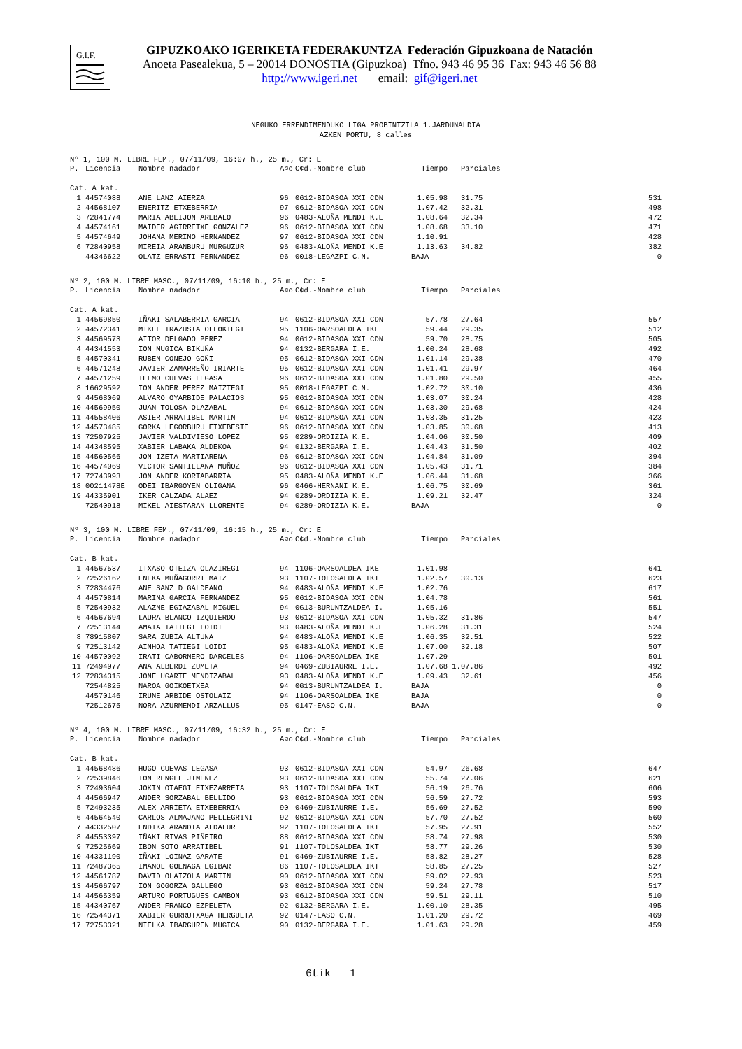G.I.F.
GIPUZKOAKO IGERIKETA FEDERAKUNTZA Federación Gipuzkoana de Natación
Anoeta Pasealekua, 5 – 20014 DONOSTIA (Gipuzkoa) Tfno. 943 46 95 36 Fax: 943 46 56 88
http://www.igeri.net email: gif@igeri.net
NEGUKO ERRENDIMENDUKO LIGA PROBINTZILA 1.JARDUNALDIA
AZKEN PORTU, 8 calles
Nº 1, 100 M. LIBRE FEM., 07/11/09, 16:07 h., 25 m., Cr: E
| P. | Licencia | Nombre nadador | A¤o | C¢d.-Nombre club | Tiempo | Parciales | |
| --- | --- | --- | --- | --- | --- | --- | --- |
| Cat. A kat. | | | | | | | |
| 1 | 44574088 | ANE LANZ AIERZA | 96 | 0612-BIDASOA XXI CDN | 1.05.98 | 31.75 | 531 |
| 2 | 44568107 | ENERITZ ETXEBERRIA | 97 | 0612-BIDASOA XXI CDN | 1.07.42 | 32.31 | 498 |
| 3 | 72841774 | MARIA ABEIJON AREBALO | 96 | 0483-ALOÑA MENDI K.E | 1.08.64 | 32.34 | 472 |
| 4 | 44574161 | MAIDER AGIRRETXE GONZALEZ | 96 | 0612-BIDASOA XXI CDN | 1.08.68 | 33.10 | 471 |
| 5 | 44574649 | JOHANA MERINO HERNANDEZ | 97 | 0612-BIDASOA XXI CDN | 1.10.91 | | 428 |
| 6 | 72840958 | MIREIA ARANBURU MURGUZUR | 96 | 0483-ALOÑA MENDI K.E | 1.13.63 | 34.82 | 382 |
| | 44346622 | OLATZ ERRASTI FERNANDEZ | 96 | 0018-LEGAZPI C.N. | BAJA | | 0 |
Nº 2, 100 M. LIBRE MASC., 07/11/09, 16:10 h., 25 m., Cr: E
| P. | Licencia | Nombre nadador | A¤o | C¢d.-Nombre club | Tiempo | Parciales | |
| --- | --- | --- | --- | --- | --- | --- | --- |
| Cat. A kat. | | | | | | | |
| 1 | 44569850 | IÑAKI SALABERRIA GARCIA | 94 | 0612-BIDASOA XXI CDN | 57.78 | 27.64 | 557 |
| 2 | 44572341 | MIKEL IRAZUSTA OLLOKIEGI | 95 | 1106-OARSOALDEA IKE | 59.44 | 29.35 | 512 |
| 3 | 44569573 | AITOR DELGADO PEREZ | 94 | 0612-BIDASOA XXI CDN | 59.70 | 28.75 | 505 |
| 4 | 44341553 | ION MUGICA BIKUÑA | 94 | 0132-BERGARA I.E. | 1.00.24 | 28.68 | 492 |
| 5 | 44570341 | RUBEN CONEJO GOÑI | 95 | 0612-BIDASOA XXI CDN | 1.01.14 | 29.38 | 470 |
| 6 | 44571248 | JAVIER ZAMARREÑO IRIARTE | 95 | 0612-BIDASOA XXI CDN | 1.01.41 | 29.97 | 464 |
| 7 | 44571259 | TELMO CUEVAS LEGASA | 96 | 0612-BIDASOA XXI CDN | 1.01.80 | 29.50 | 455 |
| 8 | 16629592 | ION ANDER PEREZ MAIZTEGI | 95 | 0018-LEGAZPI C.N. | 1.02.72 | 30.10 | 436 |
| 9 | 44568069 | ALVARO OYARBIDE PALACIOS | 95 | 0612-BIDASOA XXI CDN | 1.03.07 | 30.24 | 428 |
| 10 | 44569950 | JUAN TOLOSA OLAZABAL | 94 | 0612-BIDASOA XXI CDN | 1.03.30 | 29.68 | 424 |
| 11 | 44558406 | ASIER ARRATIBEL MARTIN | 94 | 0612-BIDASOA XXI CDN | 1.03.35 | 31.25 | 423 |
| 12 | 44573485 | GORKA LEGORBURU ETXEBESTE | 96 | 0612-BIDASOA XXI CDN | 1.03.85 | 30.68 | 413 |
| 13 | 72507925 | JAVIER VALDIVIESO LOPEZ | 95 | 0289-ORDIZIA K.E. | 1.04.06 | 30.50 | 409 |
| 14 | 44348595 | XABIER LABAKA ALDEKOA | 94 | 0132-BERGARA I.E. | 1.04.43 | 31.50 | 402 |
| 15 | 44560566 | JON IZETA MARTIARENA | 96 | 0612-BIDASOA XXI CDN | 1.04.84 | 31.09 | 394 |
| 16 | 44574069 | VICTOR SANTILLANA MUÑOZ | 96 | 0612-BIDASOA XXI CDN | 1.05.43 | 31.71 | 384 |
| 17 | 72743993 | JON ANDER KORTABARRIA | 95 | 0483-ALOÑA MENDI K.E | 1.06.44 | 31.68 | 366 |
| 18 | 00211478E | ODEI IBARGOYEN OLIGANA | 96 | 0466-HERNANI K.E. | 1.06.75 | 30.69 | 361 |
| 19 | 44335901 | IKER CALZADA ALAEZ | 94 | 0289-ORDIZIA K.E. | 1.09.21 | 32.47 | 324 |
| | 72540918 | MIKEL AIESTARAN LLORENTE | 94 | 0289-ORDIZIA K.E. | BAJA | | 0 |
Nº 3, 100 M. LIBRE FEM., 07/11/09, 16:15 h., 25 m., Cr: E
| P. | Licencia | Nombre nadador | A¤o | C¢d.-Nombre club | Tiempo | Parciales | |
| --- | --- | --- | --- | --- | --- | --- | --- |
| Cat. B kat. | | | | | | | |
| 1 | 44567537 | ITXASO OTEIZA OLAZIREGI | 94 | 1106-OARSOALDEA IKE | 1.01.98 | | 641 |
| 2 | 72526162 | ENEKA MUÑAGORRI MAIZ | 93 | 1107-TOLOSALDEA IKT | 1.02.57 | 30.13 | 623 |
| 3 | 72834476 | ANE SANZ D GALDEANO | 94 | 0483-ALOÑA MENDI K.E | 1.02.76 | | 617 |
| 4 | 44570814 | MARINA GARCIA FERNANDEZ | 95 | 0612-BIDASOA XXI CDN | 1.04.78 | | 561 |
| 5 | 72540932 | ALAZNE EGIAZABAL MIGUEL | 94 | 0G13-BURUNTZALDEA I. | 1.05.16 | | 551 |
| 6 | 44567694 | LAURA BLANCO IZQUIERDO | 93 | 0612-BIDASOA XXI CDN | 1.05.32 | 31.86 | 547 |
| 7 | 72513144 | AMAIA TATIEGI LOIDI | 93 | 0483-ALOÑA MENDI K.E | 1.06.28 | 31.31 | 524 |
| 8 | 78915807 | SARA ZUBIA ALTUNA | 94 | 0483-ALOÑA MENDI K.E | 1.06.35 | 32.51 | 522 |
| 9 | 72513142 | AINHOA TATIEGI LOIDI | 95 | 0483-ALOÑA MENDI K.E | 1.07.00 | 32.18 | 507 |
| 10 | 44570092 | IRATI CABORNERO DARCELES | 94 | 1106-OARSOALDEA IKE | 1.07.29 | | 501 |
| 11 | 72494977 | ANA ALBERDI ZUMETA | 94 | 0469-ZUBIAURRE I.E. | 1.07.68 | 1.07.86 | 492 |
| 12 | 72834315 | JONE UGARTE MENDIZABAL | 93 | 0483-ALOÑA MENDI K.E | 1.09.43 | 32.61 | 456 |
| | 72544825 | NAROA GOIKOETXEA | 94 | 0G13-BURUNTZALDEA I. | BAJA | | 0 |
| | 44570146 | IRUNE ARBIDE OSTOLAIZ | 94 | 1106-OARSOALDEA IKE | BAJA | | 0 |
| | 72512675 | NORA AZURMENDI ARZALLUS | 95 | 0147-EASO C.N. | BAJA | | 0 |
Nº 4, 100 M. LIBRE MASC., 07/11/09, 16:32 h., 25 m., Cr: E
| P. | Licencia | Nombre nadador | A¤o | C¢d.-Nombre club | Tiempo | Parciales | |
| --- | --- | --- | --- | --- | --- | --- | --- |
| Cat. B kat. | | | | | | | |
| 1 | 44568486 | HUGO CUEVAS LEGASA | 93 | 0612-BIDASOA XXI CDN | 54.97 | 26.68 | 647 |
| 2 | 72539846 | ION RENGEL JIMENEZ | 93 | 0612-BIDASOA XXI CDN | 55.74 | 27.06 | 621 |
| 3 | 72493604 | JOKIN OTAEGI ETXEZARRETA | 93 | 1107-TOLOSALDEA IKT | 56.19 | 26.76 | 606 |
| 4 | 44566947 | ANDER SORZABAL BELLIDO | 93 | 0612-BIDASOA XXI CDN | 56.59 | 27.72 | 593 |
| 5 | 72493235 | ALEX ARRIETA ETXEBERRIA | 90 | 0469-ZUBIAURRE I.E. | 56.69 | 27.52 | 590 |
| 6 | 44564540 | CARLOS ALMAJANO PELLEGRINI | 92 | 0612-BIDASOA XXI CDN | 57.70 | 27.52 | 560 |
| 7 | 44332507 | ENDIKA ARANDIA ALDALUR | 92 | 1107-TOLOSALDEA IKT | 57.95 | 27.91 | 552 |
| 8 | 44553397 | IÑAKI RIVAS PIÑEIRO | 88 | 0612-BIDASOA XXI CDN | 58.74 | 27.98 | 530 |
| 9 | 72525669 | IBON SOTO ARRATIBEL | 91 | 1107-TOLOSALDEA IKT | 58.77 | 29.26 | 530 |
| 10 | 44331190 | IÑAKI LOINAZ GARATE | 91 | 0469-ZUBIAURRE I.E. | 58.82 | 28.27 | 528 |
| 11 | 72487365 | IMANOL GOENAGA EGIBAR | 86 | 1107-TOLOSALDEA IKT | 58.85 | 27.25 | 527 |
| 12 | 44561787 | DAVID OLAIZOLA MARTIN | 90 | 0612-BIDASOA XXI CDN | 59.02 | 27.93 | 523 |
| 13 | 44566797 | ION GOGORZA GALLEGO | 93 | 0612-BIDASOA XXI CDN | 59.24 | 27.78 | 517 |
| 14 | 44565359 | ARTURO PORTUGUES CAMBON | 93 | 0612-BIDASOA XXI CDN | 59.51 | 29.11 | 510 |
| 15 | 44340767 | ANDER FRANCO EZPELETA | 92 | 0132-BERGARA I.E. | 1.00.10 | 28.35 | 495 |
| 16 | 72544371 | XABIER GURRUTXAGA HERGUETA | 92 | 0147-EASO C.N. | 1.01.20 | 29.72 | 469 |
| 17 | 72753321 | NIELKA IBARGUREN MUGICA | 90 | 0132-BERGARA I.E. | 1.01.63 | 29.28 | 459 |
6tik 1